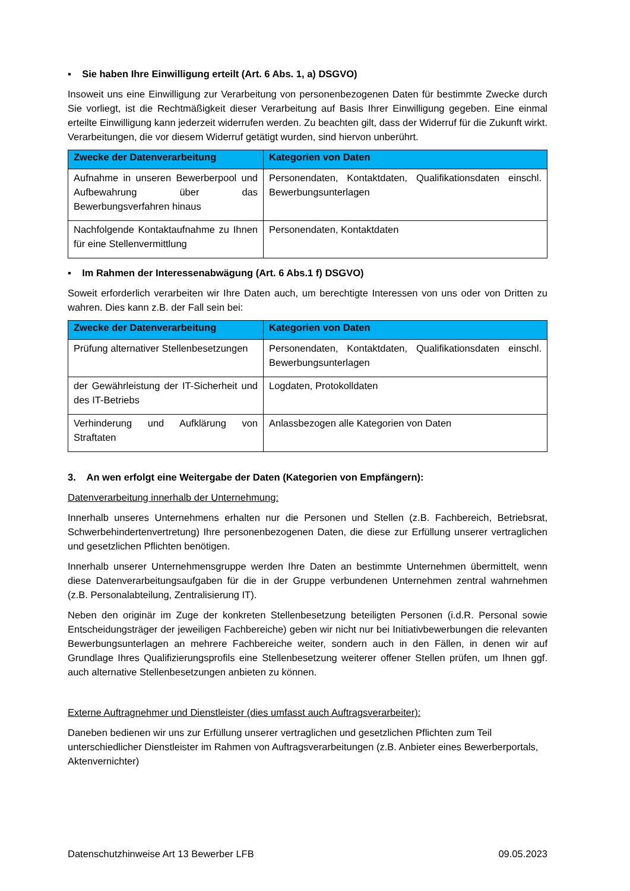▪ Sie haben Ihre Einwilligung erteilt (Art. 6 Abs. 1, a) DSGVO)
Insoweit uns eine Einwilligung zur Verarbeitung von personenbezogenen Daten für bestimmte Zwecke durch Sie vorliegt, ist die Rechtmäßigkeit dieser Verarbeitung auf Basis Ihrer Einwilligung gegeben. Eine einmal erteilte Einwilligung kann jederzeit widerrufen werden. Zu beachten gilt, dass der Widerruf für die Zukunft wirkt. Verarbeitungen, die vor diesem Widerruf getätigt wurden, sind hiervon unberührt.
| Zwecke der Datenverarbeitung | Kategorien von Daten |
| --- | --- |
| Aufnahme in unseren Bewerberpool und Aufbewahrung über das Bewerbungsverfahren hinaus | Personendaten, Kontaktdaten, Qualifikationsdaten einschl. Bewerbungsunterlagen |
| Nachfolgende Kontaktaufnahme zu Ihnen für eine Stellenvermittlung | Personendaten, Kontaktdaten |
▪ Im Rahmen der Interessenabwägung (Art. 6 Abs.1 f) DSGVO)
Soweit erforderlich verarbeiten wir Ihre Daten auch, um berechtigte Interessen von uns oder von Dritten zu wahren. Dies kann z.B. der Fall sein bei:
| Zwecke der Datenverarbeitung | Kategorien von Daten |
| --- | --- |
| Prüfung alternativer Stellenbesetzungen | Personendaten, Kontaktdaten, Qualifikationsdaten einschl. Bewerbungsunterlagen |
| der Gewährleistung der IT-Sicherheit und des IT-Betriebs | Logdaten, Protokolldaten |
| Verhinderung und Aufklärung von Straftaten | Anlassbezogen alle Kategorien von Daten |
3. An wen erfolgt eine Weitergabe der Daten (Kategorien von Empfängern):
Datenverarbeitung innerhalb der Unternehmung:
Innerhalb unseres Unternehmens erhalten nur die Personen und Stellen (z.B. Fachbereich, Betriebsrat, Schwerbehindertenvertretung) Ihre personenbezogenen Daten, die diese zur Erfüllung unserer vertraglichen und gesetzlichen Pflichten benötigen.
Innerhalb unserer Unternehmensgruppe werden Ihre Daten an bestimmte Unternehmen übermittelt, wenn diese Datenverarbeitungsaufgaben für die in der Gruppe verbundenen Unternehmen zentral wahrnehmen (z.B. Personalabteilung, Zentralisierung IT).
Neben den originär im Zuge der konkreten Stellenbesetzung beteiligten Personen (i.d.R. Personal sowie Entscheidungsträger der jeweiligen Fachbereiche) geben wir nicht nur bei Initiativbewerbungen die relevanten Bewerbungsunterlagen an mehrere Fachbereiche weiter, sondern auch in den Fällen, in denen wir auf Grundlage Ihres Qualifizierungsprofils eine Stellenbesetzung weiterer offener Stellen prüfen, um Ihnen ggf. auch alternative Stellenbesetzungen anbieten zu können.
Externe Auftragnehmer und Dienstleister (dies umfasst auch Auftragsverarbeiter):
Daneben bedienen wir uns zur Erfüllung unserer vertraglichen und gesetzlichen Pflichten zum Teil unterschiedlicher Dienstleister im Rahmen von Auftragsverarbeitungen (z.B. Anbieter eines Bewerberportals, Aktenvernichter)
Datenschutzhinweise Art 13 Bewerber LFB 09.05.2023